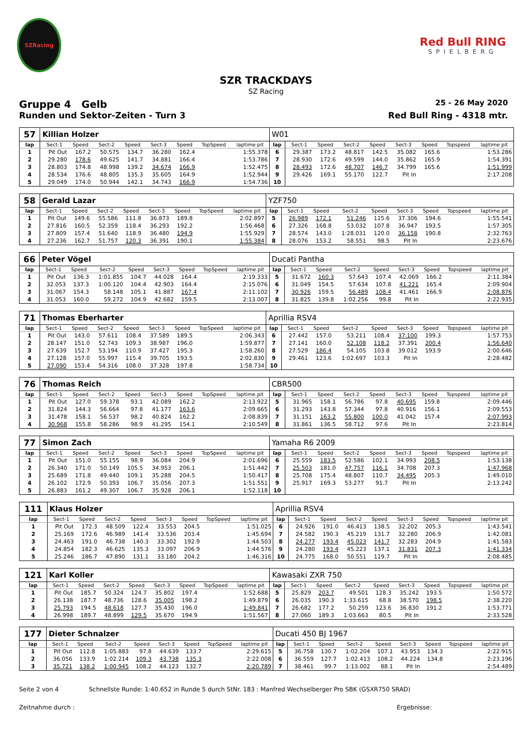SZRacing
Red Bull RING
SPIELBERG
SZR TRACKDAYS
SZ Racing
Gruppe 4 Gelb
25 - 26 May 2020
Runden und Sektor-Zeiten - Turn 3
Red Bull Ring - 4318 mtr.
| 57 | Killian Holzer | | | | | | | | W01 | | | | | | | | |
| lap | Sect-1 | Speed | Sect-2 | Speed | Sect-3 | Speed | TopSpeed | laptime pit | lap | Sect-1 | Speed | Sect-2 | Speed | Sect-3 | Speed | Topspeed | laptime pit |
| 1 | Pit Out | 167.2 | 50.575 | 134.7 | 36.280 | 162.4 | | 1:55.378 | 6 | 29.387 | 173.2 | 48.817 | 142.5 | 35.082 | 165.6 | | 1:53.286 |
| 2 | 29.280 | 178.6 | 49.625 | 141.7 | 34.881 | 166.4 | | 1:53.786 | 7 | 28.930 | 172.6 | 49.599 | 144.0 | 35.862 | 165.9 | | 1:54.391 |
| 3 | 28.803 | 174.8 | 48.998 | 139.2 | 34.674 | 166.9 | | 1:52.475 | 8 | 28.493 | 172.6 | 48.707 | 146.7 | 34.799 | 165.6 | | 1:51.999 |
| 4 | 28.534 | 176.6 | 48.805 | 135.3 | 35.605 | 164.9 | | 1:52.944 | 9 | 29.426 | 169.1 | 55.170 | 122.7 | Pit In | | | 2:17.208 |
| 5 | 29.049 | 174.0 | 50.944 | 142.1 | 34.743 | 166.9 | | 1:54.736 | 10 | | | | | | | | |
| 58 | Gerald Lazar | | | | | | | | YZF750 | | | | | | | | |
| lap | Sect-1 | Speed | Sect-2 | Speed | Sect-3 | Speed | TopSpeed | laptime pit | lap | Sect-1 | Speed | Sect-2 | Speed | Sect-3 | Speed | Topspeed | laptime pit |
| 1 | Pit Out | 149.6 | 55.586 | 111.8 | 36.873 | 189.8 | | 2:02.897 | 5 | 26.989 | 172.1 | 51.246 | 115.6 | 37.306 | 194.6 | | 1:55.541 |
| 2 | 27.816 | 160.5 | 52.359 | 118.4 | 36.293 | 192.2 | | 1:56.468 | 6 | 27.326 | 168.8 | 53.032 | 107.8 | 36.947 | 193.5 | | 1:57.305 |
| 3 | 27.809 | 157.4 | 51.640 | 118.9 | 36.480 | 194.9 | | 1:55.929 | 7 | 28.574 | 143.0 | 1:28.031 | 120.0 | 36.158 | 190.8 | | 2:32.763 |
| 4 | 27.236 | 162.7 | 51.757 | 120.3 | 36.391 | 190.1 | | 1:55.384 | 8 | 28.076 | 153.2 | 58.551 | 98.5 | Pit In | | | 2:23.676 |
| 66 | Peter Vögel | | | | | | | | Ducati Pantha | | | | | | | | |
| lap | Sect-1 | Speed | Sect-2 | Speed | Sect-3 | Speed | TopSpeed | laptime pit | lap | Sect-1 | Speed | Sect-2 | Speed | Sect-3 | Speed | Topspeed | laptime pit |
| 1 | Pit Out | 136.3 | 1:01.855 | 104.7 | 44.028 | 164.4 | | 2:19.333 | 5 | 31.672 | 160.3 | 57.643 | 107.4 | 42.069 | 166.2 | | 2:11.384 |
| 2 | 32.053 | 137.3 | 1:00.120 | 104.4 | 42.903 | 164.4 | | 2:15.076 | 6 | 31.049 | 154.5 | 57.634 | 107.8 | 41.221 | 165.4 | | 2:09.904 |
| 3 | 31.067 | 154.3 | 58.148 | 105.1 | 41.887 | 167.4 | | 2:11.102 | 7 | 30.926 | 159.5 | 56.489 | 108.4 | 41.461 | 166.9 | | 2:08.876 |
| 4 | 31.053 | 160.0 | 59.272 | 104.9 | 42.682 | 159.5 | | 2:13.007 | 8 | 31.825 | 139.8 | 1:02.256 | 99.8 | Pit In | | | 2:22.935 |
| 71 | Thomas Eberharter | | | | | | | | Aprillia RSV4 | | | | | | | | |
| lap | Sect-1 | Speed | Sect-2 | Speed | Sect-3 | Speed | TopSpeed | laptime pit | lap | Sect-1 | Speed | Sect-2 | Speed | Sect-3 | Speed | Topspeed | laptime pit |
| 1 | Pit Out | 143.0 | 57.611 | 108.4 | 37.589 | 189.5 | | 2:06.343 | 6 | 27.442 | 157.0 | 53.211 | 108.4 | 37.100 | 199.3 | | 1:57.753 |
| 2 | 28.147 | 151.0 | 52.743 | 109.3 | 38.987 | 196.0 | | 1:59.877 | 7 | 27.141 | 160.0 | 52.108 | 118.2 | 37.391 | 200.4 | | 1:56.640 |
| 3 | 27.639 | 152.7 | 53.194 | 110.9 | 37.427 | 195.3 | | 1:58.260 | 8 | 27.529 | 186.4 | 54.105 | 103.8 | 39.012 | 193.9 | | 2:00.646 |
| 4 | 27.128 | 157.0 | 55.997 | 115.4 | 39.705 | 193.5 | | 2:02.830 | 9 | 29.461 | 123.6 | 1:02.697 | 103.3 | Pit In | | | 2:28.482 |
| 5 | 27.090 | 153.4 | 54.316 | 108.0 | 37.328 | 197.8 | | 1:58.734 | 10 | | | | | | | | |
| 76 | Thomas Reich | | | | | | | | CBR500 | | | | | | | | |
| lap | Sect-1 | Speed | Sect-2 | Speed | Sect-3 | Speed | TopSpeed | laptime pit | lap | Sect-1 | Speed | Sect-2 | Speed | Sect-3 | Speed | Topspeed | laptime pit |
| 1 | Pit Out | 127.0 | 59.378 | 93.1 | 42.089 | 162.2 | | 2:13.922 | 5 | 31.965 | 158.1 | 56.786 | 97.8 | 40.695 | 159.8 | | 2:09.446 |
| 2 | 31.824 | 144.3 | 56.664 | 97.8 | 41.177 | 163.6 | | 2:09.665 | 6 | 31.293 | 143.8 | 57.344 | 97.8 | 40.916 | 156.1 | | 2:09.553 |
| 3 | 31.478 | 158.1 | 56.537 | 98.2 | 40.824 | 162.2 | | 2:08.839 | 7 | 31.151 | 163.2 | 55.800 | 100.0 | 41.042 | 157.4 | | 2:07.993 |
| 4 | 30.968 | 155.8 | 58.286 | 98.9 | 41.295 | 154.1 | | 2:10.549 | 8 | 31.861 | 136.5 | 58.712 | 97.6 | Pit In | | | 2:23.814 |
| 77 | Simon Zach | | | | | | | | Yamaha R6 2009 | | | | | | | | |
| lap | Sect-1 | Speed | Sect-2 | Speed | Sect-3 | Speed | TopSpeed | laptime pit | lap | Sect-1 | Speed | Sect-2 | Speed | Sect-3 | Speed | Topspeed | laptime pit |
| 1 | Pit Out | 151.0 | 55.155 | 98.9 | 36.084 | 204.9 | | 2:01.696 | 6 | 25.559 | 183.5 | 52.586 | 102.1 | 34.993 | 208.5 | | 1:53.138 |
| 2 | 26.340 | 171.0 | 50.149 | 105.5 | 34.953 | 206.1 | | 1:51.442 | 7 | 25.503 | 181.0 | 47.757 | 116.1 | 34.708 | 207.3 | | 1:47.968 |
| 3 | 25.689 | 171.8 | 49.440 | 109.1 | 35.288 | 204.5 | | 1:50.417 | 8 | 25.708 | 175.4 | 48.807 | 110.7 | 34.495 | 205.3 | | 1:49.010 |
| 4 | 26.102 | 172.9 | 50.393 | 106.7 | 35.056 | 207.3 | | 1:51.551 | 9 | 25.917 | 169.3 | 53.277 | 91.7 | Pit In | | | 2:13.242 |
| 5 | 26.883 | 161.2 | 49.307 | 106.7 | 35.928 | 206.1 | | 1:52.118 | 10 | | | | | | | | |
| 111 | Klaus Holzer | | | | | | | | Aprillia RSV4 | | | | | | | | |
| lap | Sect-1 | Speed | Sect-2 | Speed | Sect-3 | Speed | TopSpeed | laptime pit | lap | Sect-1 | Speed | Sect-2 | Speed | Sect-3 | Speed | Topspeed | laptime pit |
| 1 | Pit Out | 172.3 | 48.509 | 122.4 | 33.553 | 204.5 | | 1:51.025 | 6 | 24.926 | 191.0 | 46.413 | 138.5 | 32.202 | 205.3 | | 1:43.541 |
| 2 | 25.169 | 172.6 | 46.989 | 141.4 | 33.536 | 203.4 | | 1:45.694 | 7 | 24.582 | 190.3 | 45.219 | 131.7 | 32.280 | 206.9 | | 1:42.081 |
| 3 | 24.463 | 191.0 | 46.738 | 140.3 | 33.302 | 192.9 | | 1:44.503 | 8 | 24.277 | 193.4 | 45.023 | 141.7 | 32.283 | 204.9 | | 1:41.583 |
| 4 | 24.854 | 182.3 | 46.625 | 135.3 | 33.097 | 206.9 | | 1:44.576 | 9 | 24.280 | 193.4 | 45.223 | 137.1 | 31.831 | 207.3 | | 1:41.334 |
| 5 | 25.246 | 186.7 | 47.890 | 131.1 | 33.180 | 204.2 | | 1:46.316 | 10 | 24.775 | 168.0 | 50.551 | 119.7 | Pit In | | | 2:08.485 |
| 121 | Karl Koller | | | | | | | | Kawasaki ZXR 750 | | | | | | | | |
| lap | Sect-1 | Speed | Sect-2 | Speed | Sect-3 | Speed | TopSpeed | laptime pit | lap | Sect-1 | Speed | Sect-2 | Speed | Sect-3 | Speed | Topspeed | laptime pit |
| 1 | Pit Out | 185.7 | 50.324 | 124.7 | 35.802 | 197.4 | | 1:52.688 | 5 | 25.829 | 203.7 | 49.501 | 128.3 | 35.242 | 193.5 | | 1:50.572 |
| 2 | 26.138 | 187.7 | 48.736 | 128.6 | 35.005 | 198.2 | | 1:49.879 | 6 | 26.035 | 190.3 | 1:33.615 | 68.8 | 38.570 | 198.5 | | 2:38.220 |
| 3 | 25.793 | 194.5 | 48.618 | 127.7 | 35.430 | 196.0 | | 1:49.841 | 7 | 26.682 | 177.2 | 50.259 | 123.6 | 36.830 | 191.2 | | 1:53.771 |
| 4 | 26.998 | 189.7 | 48.899 | 129.5 | 35.670 | 194.9 | | 1:51.567 | 8 | 27.060 | 189.3 | 1:03.663 | 80.5 | Pit In | | | 2:33.528 |
| 177 | Dieter Schnalzer | | | | | | | | Ducati 450 BJ 1967 | | | | | | | | |
| lap | Sect-1 | Speed | Sect-2 | Speed | Sect-3 | Speed | TopSpeed | laptime pit | lap | Sect-1 | Speed | Sect-2 | Speed | Sect-3 | Speed | Topspeed | laptime pit |
| 1 | Pit Out | 112.8 | 1:05.883 | 97.8 | 44.639 | 133.7 | | 2:29.615 | 5 | 36.758 | 130.7 | 1:02.204 | 107.1 | 43.953 | 134.3 | | 2:22.915 |
| 2 | 36.056 | 133.9 | 1:02.214 | 109.3 | 43.738 | 135.3 | | 2:22.008 | 6 | 36.559 | 127.7 | 1:02.413 | 108.2 | 44.224 | 134.8 | | 2:23.196 |
| 3 | 35.721 | 138.2 | 1:00.945 | 108.2 | 44.123 | 132.7 | | 2:20.789 | 7 | 38.461 | 99.7 | 1:13.002 | 88.1 | Pit In | | | 2:54.489 |
Seite 2 von 4 Schnellste Runde: 1:40.652 in Runde 5 durch StNr. 183 : Manfred Wechselberger Pro SBK (GSXR750 SRAD)
Zeitnahme durch : Ergebnisse: